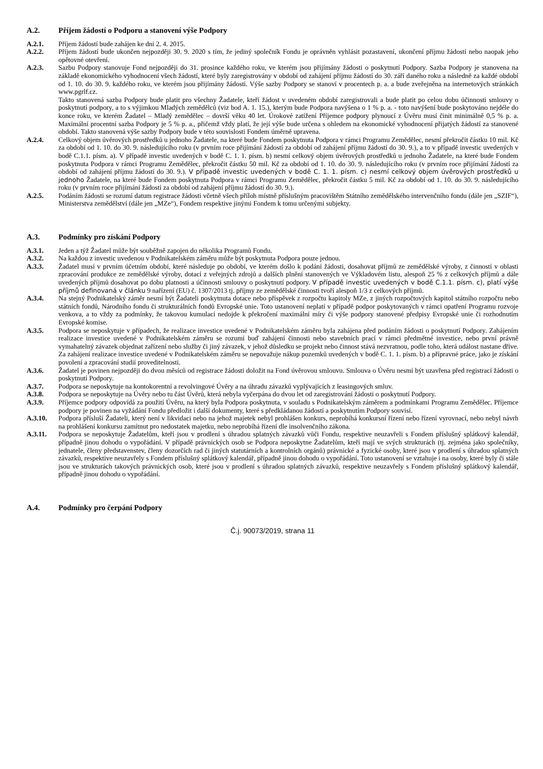A.2. Příjem žádostí o Podporu a stanovení výše Podpory
A.2.1. Příjem žádostí bude zahájen ke dni 2. 4. 2015.
A.2.2. Příjem žádostí bude ukončen nejpozději 30. 9. 2020 s tím, že jediný společník Fondu je oprávněn vyhlásit pozastavení, ukončení příjmu žádostí nebo naopak jeho opětovné otevření.
A.2.3. Sazbu Podpory stanovuje Fond nejpozději do 31. prosince každého roku, ve kterém jsou přijímány žádosti o poskytnutí Podpory. Sazba Podpory je stanovena na základě ekonomického vyhodnocení všech žádostí, které byly zaregistrovány v období od zahájení příjmu žádostí do 30. září daného roku a následně za každé období od 1. 10. do 30. 9. každého roku, ve kterém jsou přijímány žádosti. Výše sazby Podpory se stanoví v procentech p. a. a bude zveřejněna na internetových stránkách www.pgrlf.cz.
Takto stanovená sazba Podpory bude platit pro všechny Žadatele, kteří žádost v uvedeném období zaregistrovali a bude platit po celou dobu účinnosti smlouvy o poskytnutí podpory, a to s výjimkou Mladých zemědělců (viz bod A. 1. 15.), kterým bude Podpora navýšena o 1 % p. a. - toto navýšení bude poskytováno nejdéle do konce roku, ve kterém Žadatel – Mladý zemědělec – dovrší věku 40 let. Úrokové zatížení Příjemce podpory plynoucí z Úvěru musí činit minimálně 0,5 % p. a. Maximální procentní sazba Podpory je 5 % p. a., přičemž vždy platí, že její výše bude určena s ohledem na ekonomické vyhodnocení přijatých žádostí za stanovené období. Takto stanovená výše sazby Podpory bude v této souvislosti Fondem úměrně upravena.
A.2.4. Celkový objem úvěrových prostředků u jednoho Žadatele, na které bude Fondem poskytnuta Podpora v rámci Programu Zemědělec, nesmí překročit částku 10 mil. Kč za období od 1. 10. do 30. 9. následujícího roku (v prvním roce přijímání žádostí za období od zahájení příjmu žádostí do 30. 9.), a to v případě investic uvedených v bodě C.1.1. písm. a). V případě investic uvedených v bodě C. 1. 1. písm. b) nesmí celkový objem úvěrových prostředků u jednoho Žadatele, na které bude Fondem poskytnuta Podpora v rámci Programu Zemědělec, překročit částku 50 mil. Kč za období od 1. 10. do 30. 9. následujícího roku (v prvním roce přijímání žádostí za období od zahájení příjmu žádostí do 30. 9.). V případě investic uvedených v bodě C. 1. 1. písm. c) nesmí celkový objem úvěrových prostředků u jednoho Žadatele, na které bude Fondem poskytnuta Podpora v rámci Programu Zemědělec, překročit částku 5 mil. Kč za období od 1. 10. do 30. 9. následujícího roku (v prvním roce přijímání žádostí za období od zahájení příjmu žádostí do 30. 9.).
A.2.5. Podáním žádosti se rozumí datum registrace žádosti včetně všech příloh místně příslušným pracovištěm Státního zemědělského intervenčního fondu (dále jen „SZIF“), Ministerstva zemědělství (dále jen „MZe“), Fondem respektive jinými Fondem k tomu určenými subjekty.
A.3. Podmínky pro získání Podpory
A.3.1. Jeden a týž Žadatel může být souběžně zapojen do několika Programů Fondu.
A.3.2. Na každou z investic uvedenou v Podnikatelském záměru může být poskytnuta Podpora pouze jednou.
A.3.3. Žadatel musí v prvním účetním období, které následuje po období, ve kterém došlo k podání žádosti, dosahovat příjmů ze zemědělské výroby, z činností v oblasti zpracování produkce ze zemědělské výroby, dotací z veřejných zdrojů a dalších plnění stanovených ve Výkladovém listu, alespoň 25 % z celkových příjmů a dále uvedených příjmů dosahovat po dobu platnosti a účinnosti smlouvy o poskytnutí podpory. V případě investic uvedených v bodě C.1.1. písm. c), platí výše příjmů definovaná v článku 9 nařízení (EU) č. 1307/2013 tj. příjmy ze zemědělské činnosti tvoří alespoň 1/3 z celkových příjmů.
A.3.4. Na stejný Podnikatelský záměr nesmí být Žadateli poskytnuta dotace nebo příspěvek z rozpočtu kapitoly MZe, z jiných rozpočtových kapitol státního rozpočtu nebo státních fondů, Národního fondu či strukturálních fondů Evropské unie. Toto ustanovení neplatí v případě podpor poskytovaných v rámci opatření Programu rozvoje venkova, a to vždy za podmínky, že takovou kumulací nedojde k překročení maximální míry či výše podpory stanovené předpisy Evropské unie či rozhodnutím Evropské komise.
A.3.5. Podpora se neposkytuje v případech, že realizace investice uvedené v Podnikatelském záměru byla zahájena před podáním žádosti o poskytnutí Podpory. Zahájením realizace investice uvedené v Podnikatelském záměru se rozumí buď zahájení činnosti nebo stavebních prací v rámci předmětné investice, nebo první právně vymahatelný závazek objednat zařízení nebo služby či jiný závazek, v jehož důsledku se projekt nebo činnost stává nezvratnou, podle toho, která událost nastane dříve. Za zahájení realizace investice uvedené v Podnikatelském záměru se nepovažuje nákup pozemků uvedených v bodě C. 1. 1. písm. b) a přípravné práce, jako je získání povolení a zpracování studií proveditelnosti.
A.3.6. Žadatel je povinen nejpozději do dvou měsíců od registrace žádosti doložit na Fond úvěrovou smlouvu. Smlouva o Úvěru nesmí být uzavřena před registrací žádosti o poskytnutí Podpory.
A.3.7. Podpora se neposkytuje na kontokorentní a revolvingové Úvěry a na úhradu závazků vyplývajících z leasingových smluv.
A.3.8. Podpora se neposkytuje na Úvěry nebo tu část Úvěrů, která nebyla vyčerpána do dvou let od zaregistrování žádosti o poskytnutí Podpory.
A.3.9. Příjemce podpory odpovídá za použití Úvěru, na který byla Podpora poskytnuta, v souladu s Podnikatelským záměrem a podmínkami Programu Zemědělec. Příjemce podpory je povinen na vyžádání Fondu předložit i další dokumenty, které s předkládanou žádostí a poskytnutím Podpory souvisí.
A.3.10. Podpora přísluší Žadateli, který není v likvidaci nebo na jehož majetek nebyl prohlášen konkurs, neprobíhá konkursní řízení nebo řízení vyrovnací, nebo nebyl návrh na prohlášení konkursu zamítnut pro nedostatek majetku, nebo neprobíhá řízení dle insolvenčního zákona.
A.3.11. Podpora se neposkytuje Žadatelům, kteří jsou v prodlení s úhradou splatných závazků vůči Fondu, respektive neuzavřeli s Fondem příslušný splátkový kalendář, případně jinou dohodu o vypořádání. V případě právnických osob se Podpora neposkytne Žadatelům, kteří mají ve svých strukturách (tj. zejména jako společníky, jednatele, členy představenstev, členy dozorčích rad či jiných statutárních a kontrolních orgánů) právnické a fyzické osoby, které jsou v prodlení s úhradou splatných závazků, respektive neuzavřely s Fondem příslušný splátkový kalendář, případně jinou dohodu o vypořádání. Toto ustanovení se vztahuje i na osoby, které byly či stále jsou ve strukturách takových právnických osob, které jsou v prodlení s úhradou splatných závazků, respektive neuzavřely s Fondem příslušný splátkový kalendář, případně jinou dohodu o vypořádání.
A.4. Podmínky pro čerpání Podpory
Č.j. 90073/2019, strana 11